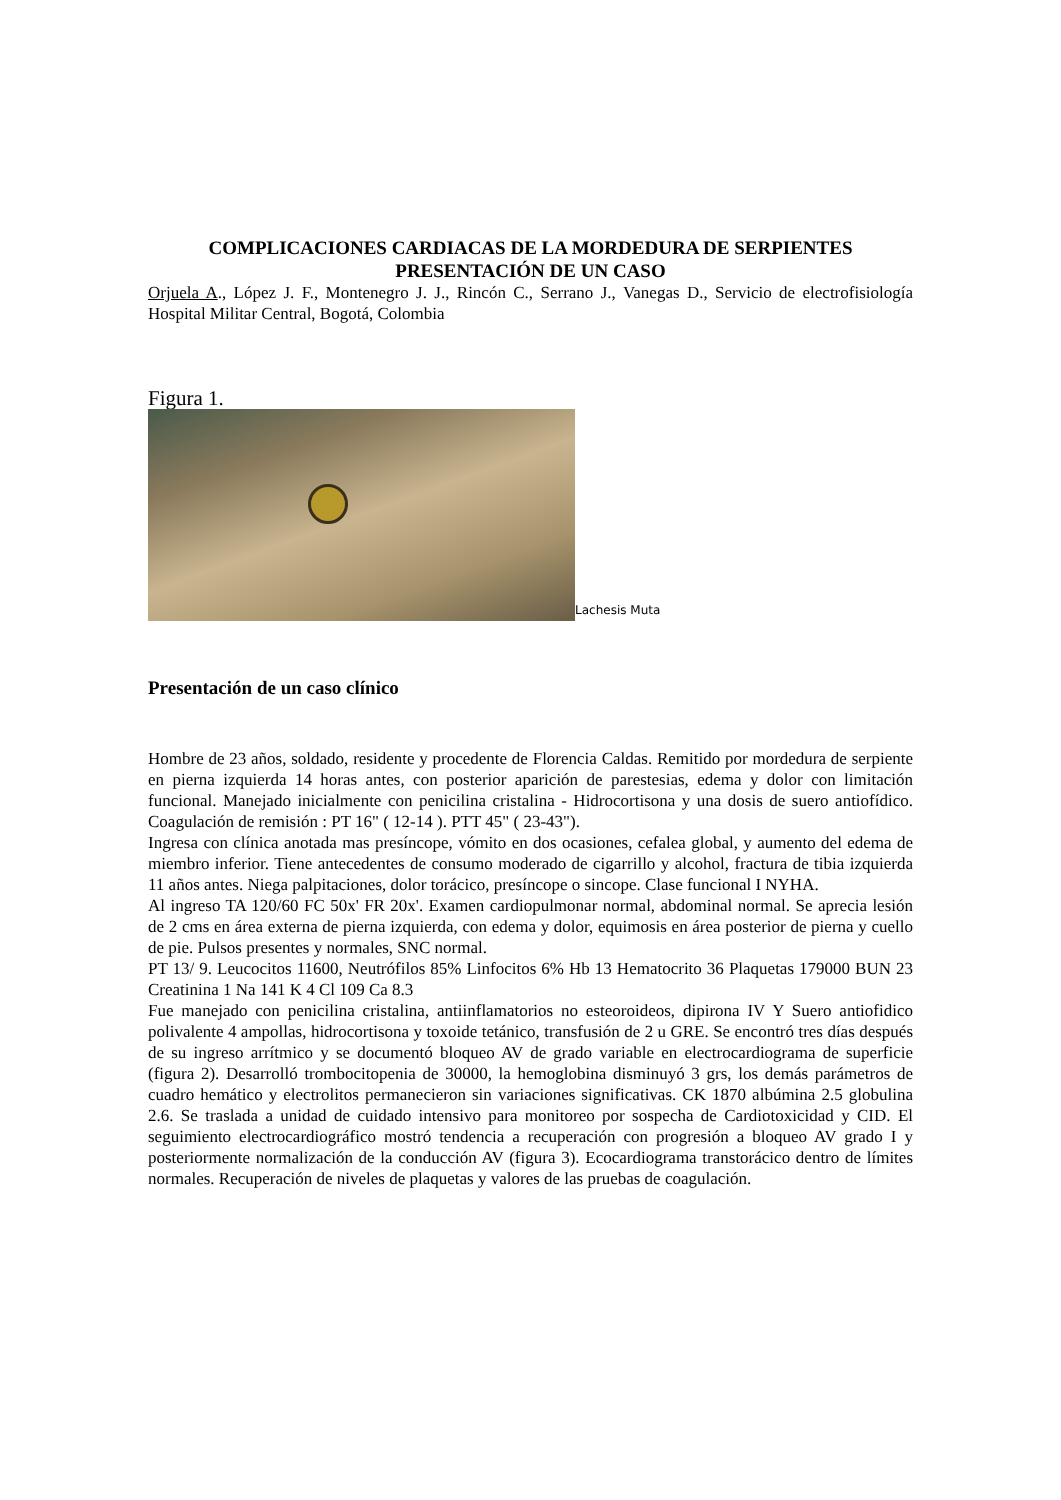COMPLICACIONES CARDIACAS DE LA MORDEDURA DE SERPIENTES
PRESENTACIÓN DE UN CASO
Orjuela A., López J. F., Montenegro J. J., Rincón C., Serrano J., Vanegas D., Servicio de electrofisiología Hospital Militar Central, Bogotá, Colombia
Figura 1.
Lachesis Muta
Presentación de un caso clínico
Hombre de 23 años, soldado, residente y procedente de Florencia Caldas. Remitido por mordedura de serpiente en pierna izquierda 14 horas antes, con posterior aparición de parestesias, edema y dolor con limitación funcional. Manejado inicialmente con penicilina cristalina - Hidrocortisona y una dosis de suero antiofídico. Coagulación de remisión : PT 16" ( 12-14 ). PTT 45" ( 23-43").
Ingresa con clínica anotada mas presíncope, vómito en dos ocasiones, cefalea global, y aumento del edema de miembro inferior. Tiene antecedentes de consumo moderado de cigarrillo y alcohol, fractura de tibia izquierda 11 años antes. Niega palpitaciones, dolor torácico, presíncope o sincope. Clase funcional I NYHA.
Al ingreso TA 120/60 FC 50x' FR 20x'. Examen cardiopulmonar normal, abdominal normal. Se aprecia lesión de 2 cms en área externa de pierna izquierda, con edema y dolor, equimosis en área posterior de pierna y cuello de pie. Pulsos presentes y normales, SNC normal.
PT 13/ 9. Leucocitos 11600, Neutrófilos 85% Linfocitos 6% Hb 13 Hematocrito 36 Plaquetas 179000 BUN 23 Creatinina 1 Na 141 K 4 Cl 109 Ca 8.3
Fue manejado con penicilina cristalina, antiinflamatorios no esteoroideos, dipirona IV Y Suero antiofidico polivalente 4 ampollas, hidrocortisona y toxoide tetánico, transfusión de 2 u GRE. Se encontró tres días después de su ingreso arrítmico y se documentó bloqueo AV de grado variable en electrocardiograma de superficie (figura 2). Desarrolló trombocitopenia de 30000, la hemoglobina disminuyó 3 grs, los demás parámetros de cuadro hemático y electrolitos permanecieron sin variaciones significativas. CK 1870 albúmina 2.5 globulina 2.6. Se traslada a unidad de cuidado intensivo para monitoreo por sospecha de Cardiotoxicidad y CID. El seguimiento electrocardiográfico mostró tendencia a recuperación con progresión a bloqueo AV grado I y posteriormente normalización de la conducción AV (figura 3). Ecocardiograma transtorácico dentro de límites normales. Recuperación de niveles de plaquetas y valores de las pruebas de coagulación.